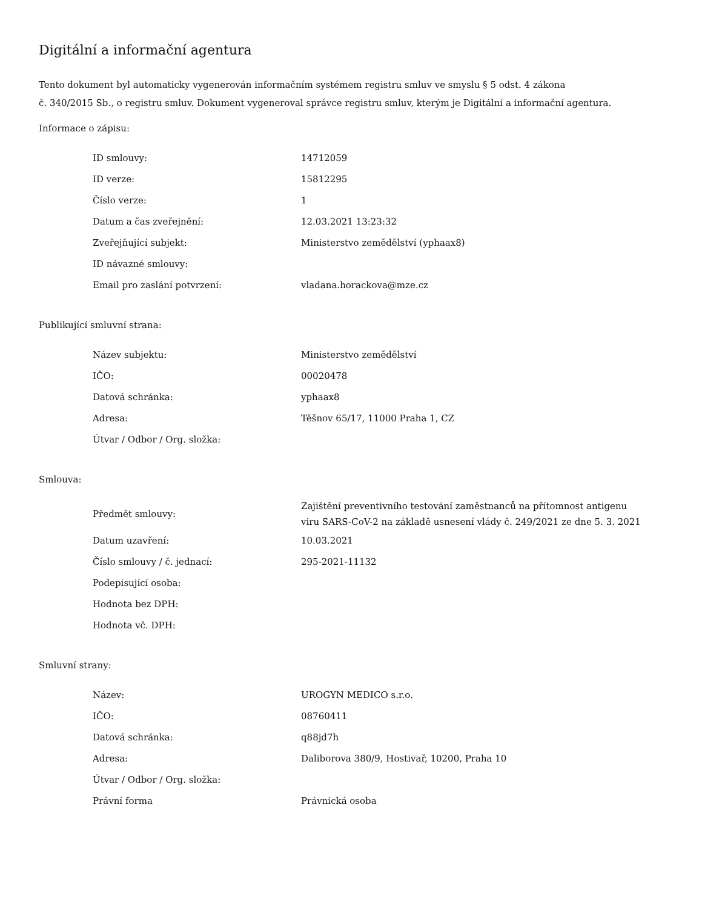Digitální a informační agentura
Tento dokument byl automaticky vygenerován informačním systémem registru smluv ve smyslu § 5 odst. 4 zákona
č. 340/2015 Sb., o registru smluv. Dokument vygeneroval správce registru smluv, kterým je Digitální a informační agentura.
Informace o zápisu:
| ID smlouvy: | 14712059 |
| ID verze: | 15812295 |
| Číslo verze: | 1 |
| Datum a čas zveřejnění: | 12.03.2021 13:23:32 |
| Zveřejňující subjekt: | Ministerstvo zemědělství (yphaax8) |
| ID návazné smlouvy: | |
| Email pro zaslání potvrzení: | vladana.horackova@mze.cz |
Publikující smluvní strana:
| Název subjektu: | Ministerstvo zemědělství |
| IČO: | 00020478 |
| Datová schránka: | yphaax8 |
| Adresa: | Těšnov 65/17, 11000 Praha 1, CZ |
| Útvar / Odbor / Org. složka: | |
Smlouva:
| Předmět smlouvy: | Zajištění preventivního testování zaměstnanců na přítomnost antigenu viru SARS-CoV-2 na základě usnesení vlády č. 249/2021 ze dne 5. 3. 2021 |
| Datum uzavření: | 10.03.2021 |
| Číslo smlouvy / č. jednací: | 295-2021-11132 |
| Podepisující osoba: | |
| Hodnota bez DPH: | |
| Hodnota vč. DPH: | |
Smluvní strany:
| Název: | UROGYN MEDICO s.r.o. |
| IČO: | 08760411 |
| Datová schránka: | q88jd7h |
| Adresa: | Daliborova 380/9, Hostivař, 10200, Praha 10 |
| Útvar / Odbor / Org. složka: | |
| Právní forma | Právnická osoba |